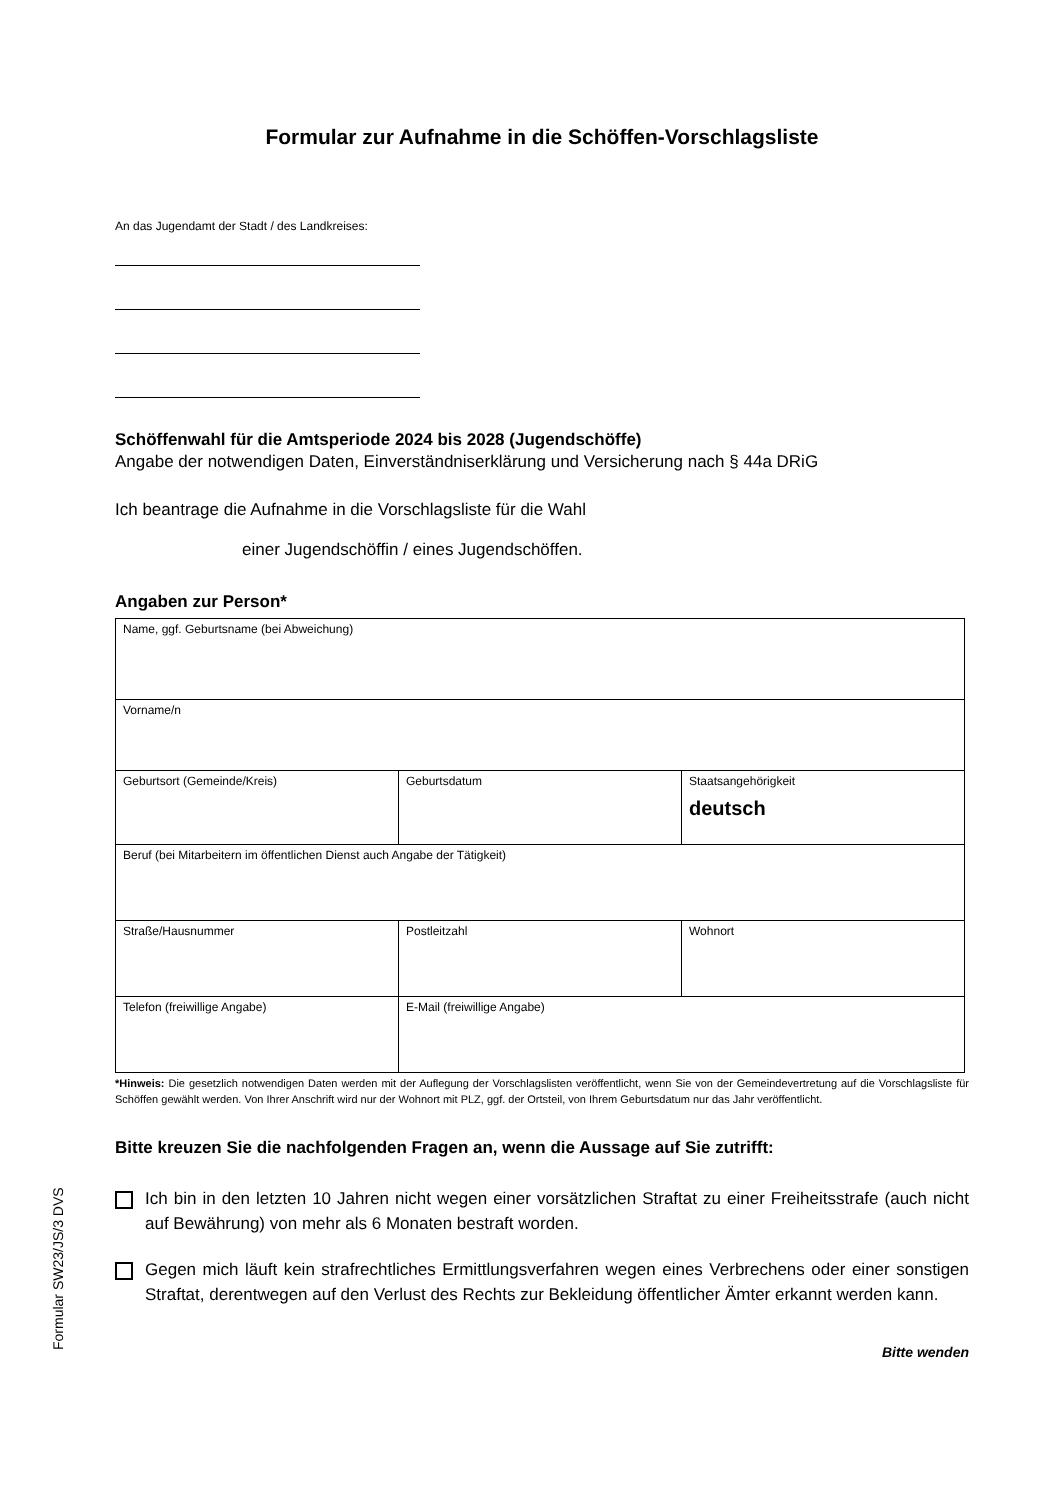Formular zur Aufnahme in die Schöffen-Vorschlagsliste
An das Jugendamt der Stadt / des Landkreises:
Schöffenwahl für die Amtsperiode 2024 bis 2028 (Jugendschöffe)
Angabe der notwendigen Daten, Einverständniserklärung und Versicherung nach § 44a DRiG
Ich beantrage die Aufnahme in die Vorschlagsliste für die Wahl
einer Jugendschöffin / eines Jugendschöffen.
Angaben zur Person*
| Name, ggf. Geburtsname (bei Abweichung) | | |
| Vorname/n | | |
| Geburtsort (Gemeinde/Kreis) | Geburtsdatum | Staatsangehörigkeit deutsch |
| Beruf (bei Mitarbeitern im öffentlichen Dienst auch Angabe der Tätigkeit) | | |
| Straße/Hausnummer | Postleitzahl | Wohnort |
| Telefon (freiwillige Angabe) | E-Mail (freiwillige Angabe) | |
*Hinweis: Die gesetzlich notwendigen Daten werden mit der Auflegung der Vorschlagslisten veröffentlicht, wenn Sie von der Gemeindevertretung auf die Vorschlagsliste für Schöffen gewählt werden. Von Ihrer Anschrift wird nur der Wohnort mit PLZ, ggf. der Ortsteil, von Ihrem Geburtsdatum nur das Jahr veröffentlicht.
Bitte kreuzen Sie die nachfolgenden Fragen an, wenn die Aussage auf Sie zutrifft:
Ich bin in den letzten 10 Jahren nicht wegen einer vorsätzlichen Straftat zu einer Freiheitsstrafe (auch nicht auf Bewährung) von mehr als 6 Monaten bestraft worden.
Gegen mich läuft kein strafrechtliches Ermittlungsverfahren wegen eines Verbrechens oder einer sonstigen Straftat, derentwegen auf den Verlust des Rechts zur Bekleidung öffentlicher Ämter erkannt werden kann.
Bitte wenden
Formular SW23/JS/3 DVS